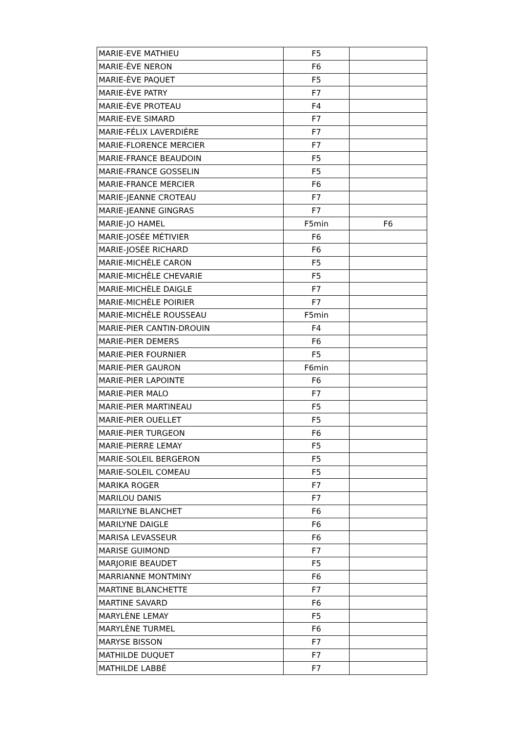| MARIE-EVE MATHIEU | F5 | |
| MARIE-ÊVE NERON | F6 | |
| MARIE-ÈVE PAQUET | F5 | |
| MARIE-ÈVE PATRY | F7 | |
| MARIE-ÈVE PROTEAU | F4 | |
| MARIE-EVE SIMARD | F7 | |
| MARIE-FÉLIX LAVERDIÈRE | F7 | |
| MARIE-FLORENCE MERCIER | F7 | |
| MARIE-FRANCE BEAUDOIN | F5 | |
| MARIE-FRANCE GOSSELIN | F5 | |
| MARIE-FRANCE MERCIER | F6 | |
| MARIE-JEANNE CROTEAU | F7 | |
| MARIE-JEANNE GINGRAS | F7 | |
| MARIE-JO HAMEL | F5min | F6 |
| MARIE-JOSÉE MÉTIVIER | F6 | |
| MARIE-JOSÉE RICHARD | F6 | |
| MARIE-MICHÈLE CARON | F5 | |
| MARIE-MICHÈLE CHEVARIE | F5 | |
| MARIE-MICHÈLE DAIGLE | F7 | |
| MARIE-MICHÈLE POIRIER | F7 | |
| MARIE-MICHÈLE ROUSSEAU | F5min | |
| MARIE-PIER CANTIN-DROUIN | F4 | |
| MARIE-PIER DEMERS | F6 | |
| MARIE-PIER FOURNIER | F5 | |
| MARIE-PIER GAURON | F6min | |
| MARIE-PIER LAPOINTE | F6 | |
| MARIE-PIER MALO | F7 | |
| MARIE-PIER MARTINEAU | F5 | |
| MARIE-PIER OUELLET | F5 | |
| MARIE-PIER TURGEON | F6 | |
| MARIE-PIERRE LEMAY | F5 | |
| MARIE-SOLEIL BERGERON | F5 | |
| MARIE-SOLEIL COMEAU | F5 | |
| MARIKA ROGER | F7 | |
| MARILOU DANIS | F7 | |
| MARILYNE BLANCHET | F6 | |
| MARILYNE DAIGLE | F6 | |
| MARISA LEVASSEUR | F6 | |
| MARISE GUIMOND | F7 | |
| MARJORIE BEAUDET | F5 | |
| MARRIANNE MONTMINY | F6 | |
| MARTINE BLANCHETTE | F7 | |
| MARTINE SAVARD | F6 | |
| MARYLÈNE LEMAY | F5 | |
| MARYLÈNE TURMEL | F6 | |
| MARYSE BISSON | F7 | |
| MATHILDE DUQUET | F7 | |
| MATHILDE LABBÉ | F7 | |